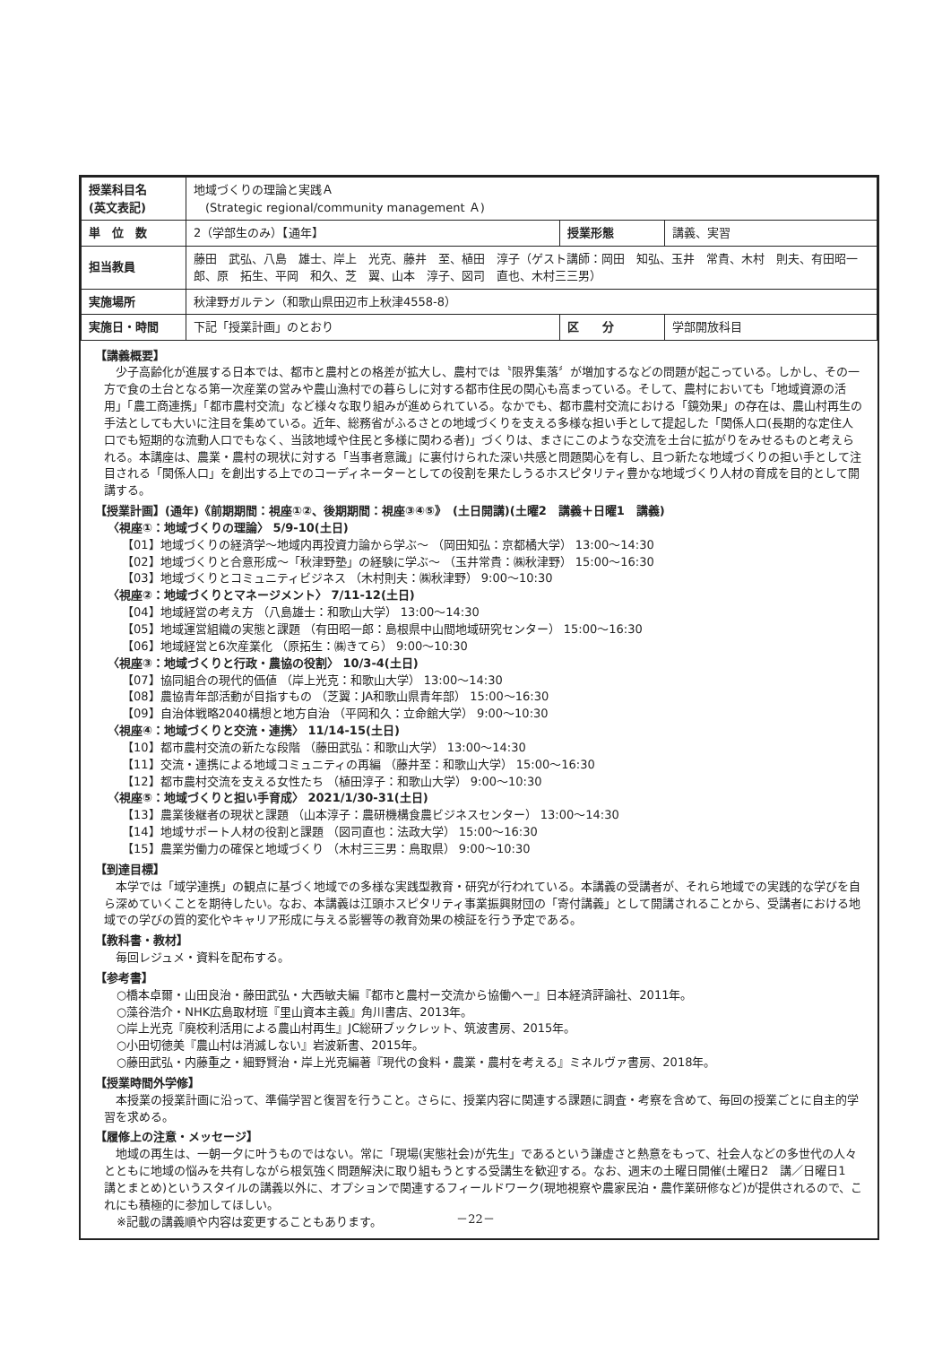| 授業科目名 (英文表記) | 地域づくりの理論と実践Ａ (Strategic regional/community management Ａ) | | |
| 単 位 数 | 2（学部生のみ）【通年】 | 授業形態 | 講義、実習 |
| 担当教員 | 藤田 武弘、八島 雄士、岸上 光克、藤井 至、植田 淳子（ゲスト講師：岡田 知弘、玉井 常貴、木村 則夫、有田昭一郎、原 拓生、平岡 和久、芝 翼、山本 淳子、図司 直也、木村三三男） | | |
| 実施場所 | 秋津野ガルテン（和歌山県田辺市上秋津4558-8） | | |
| 実施日・時間 | 下記「授業計画」のとおり | 区 分 | 学部開放科目 |
【講義概要】
少子高齢化が進展する日本では、都市と農村との格差が拡大し、農村では〝限界集落〞が増加するなどの問題が起こっている。しかし、その一方で食の土台となる第一次産業の営みや農山漁村での暮らしに対する都市住民の関心も高まっている。そして、農村においても「地域資源の活用」「農工商連携」「都市農村交流」など様々な取り組みが進められている。なかでも、都市農村交流における「鏡効果」の存在は、農山村再生の手法としても大いに注目を集めている。近年、総務省がふるさとの地域づくりを支える多様な担い手として提起した「関係人口(長期的な定住人口でも短期的な流動人口でもなく、当該地域や住民と多様に関わる者)」づくりは、まさにこのような交流を土台に拡がりをみせるものと考えられる。本講座は、農業・農村の現状に対する「当事者意識」に裏付けられた深い共感と問題関心を有し、且つ新たな地域づくりの担い手として注目される「関係人口」を創出する上でのコーディネーターとしての役割を果たしうるホスピタリティ豊かな地域づくり人材の育成を目的として開講する。
【授業計画】(通年)《前期期間：視座①②、後期期間：視座③④⑤》　(土日開講)(土曜2　講義＋日曜1　講義)
〈視座①：地域づくりの理論〉 5/9-10(土日)
【01】地域づくりの経済学～地域内再投資力論から学ぶ～ （岡田知弘：京都橘大学） 13:00～14:30
【02】地域づくりと合意形成～「秋津野塾」の経験に学ぶ～ （玉井常貴：㈱秋津野） 15:00～16:30
【03】地域づくりとコミュニティビジネス （木村則夫：㈱秋津野） 9:00～10:30
〈視座②：地域づくりとマネージメント〉 7/11-12(土日)
【04】地域経営の考え方 （八島雄士：和歌山大学） 13:00～14:30
【05】地域運営組織の実態と課題 （有田昭一郎：島根県中山間地域研究センター） 15:00～16:30
【06】地域経営と6次産業化 （原拓生：㈱きてら） 9:00～10:30
〈視座③：地域づくりと行政・農協の役割〉 10/3-4(土日)
【07】協同組合の現代的価値 （岸上光克：和歌山大学） 13:00～14:30
【08】農協青年部活動が目指すもの （芝翼：JA和歌山県青年部） 15:00～16:30
【09】自治体戦略2040構想と地方自治 （平岡和久：立命館大学） 9:00～10:30
〈視座④：地域づくりと交流・連携〉 11/14-15(土日)
【10】都市農村交流の新たな段階 （藤田武弘：和歌山大学） 13:00～14:30
【11】交流・連携による地域コミュニティの再編 （藤井至：和歌山大学） 15:00～16:30
【12】都市農村交流を支える女性たち （植田淳子：和歌山大学） 9:00～10:30
〈視座⑤：地域づくりと担い手育成〉 2021/1/30-31(土日)
【13】農業後継者の現状と課題 （山本淳子：農研機構食農ビジネスセンター） 13:00～14:30
【14】地域サポート人材の役割と課題 （図司直也：法政大学） 15:00～16:30
【15】農業労働力の確保と地域づくり （木村三三男：鳥取県） 9:00～10:30
【到達目標】
本学では「域学連携」の観点に基づく地域での多様な実践型教育・研究が行われている。本講義の受講者が、それら地域での実践的な学びを自ら深めていくことを期待したい。なお、本講義は江頭ホスピタリティ事業振興財団の「寄付講義」として開講されることから、受講者における地域での学びの質的変化やキャリア形成に与える影響等の教育効果の検証を行う予定である。
【教科書・教材】
毎回レジュメ・資料を配布する。
【参考書】
○橋本卓爾・山田良治・藤田武弘・大西敏夫編『都市と農村ー交流から協働へー』日本経済評論社、2011年。
○藻谷浩介・NHK広島取材班『里山資本主義』角川書店、2013年。
○岸上光克『廃校利活用による農山村再生』JC総研ブックレット、筑波書房、2015年。
○小田切徳美『農山村は消滅しない』岩波新書、2015年。
○藤田武弘・内藤重之・細野賢治・岸上光克編著『現代の食料・農業・農村を考える』ミネルヴァ書房、2018年。
【授業時間外学修】
本授業の授業計画に沿って、準備学習と復習を行うこと。さらに、授業内容に関連する課題に調査・考察を含めて、毎回の授業ごとに自主的学習を求める。
【履修上の注意・メッセージ】
地域の再生は、一朝一夕に叶うものではない。常に「現場(実態社会)が先生」であるという謙虚さと熱意をもって、社会人などの多世代の人々とともに地域の悩みを共有しながら根気強く問題解決に取り組もうとする受講生を歓迎する。なお、週末の土曜日開催(土曜日2　講／日曜日1　講とまとめ)というスタイルの講義以外に、オプションで関連するフィールドワーク(現地視察や農家民泊・農作業研修など)が提供されるので、これにも積極的に参加してほしい。
※記載の講義順や内容は変更することもあります。
－22－